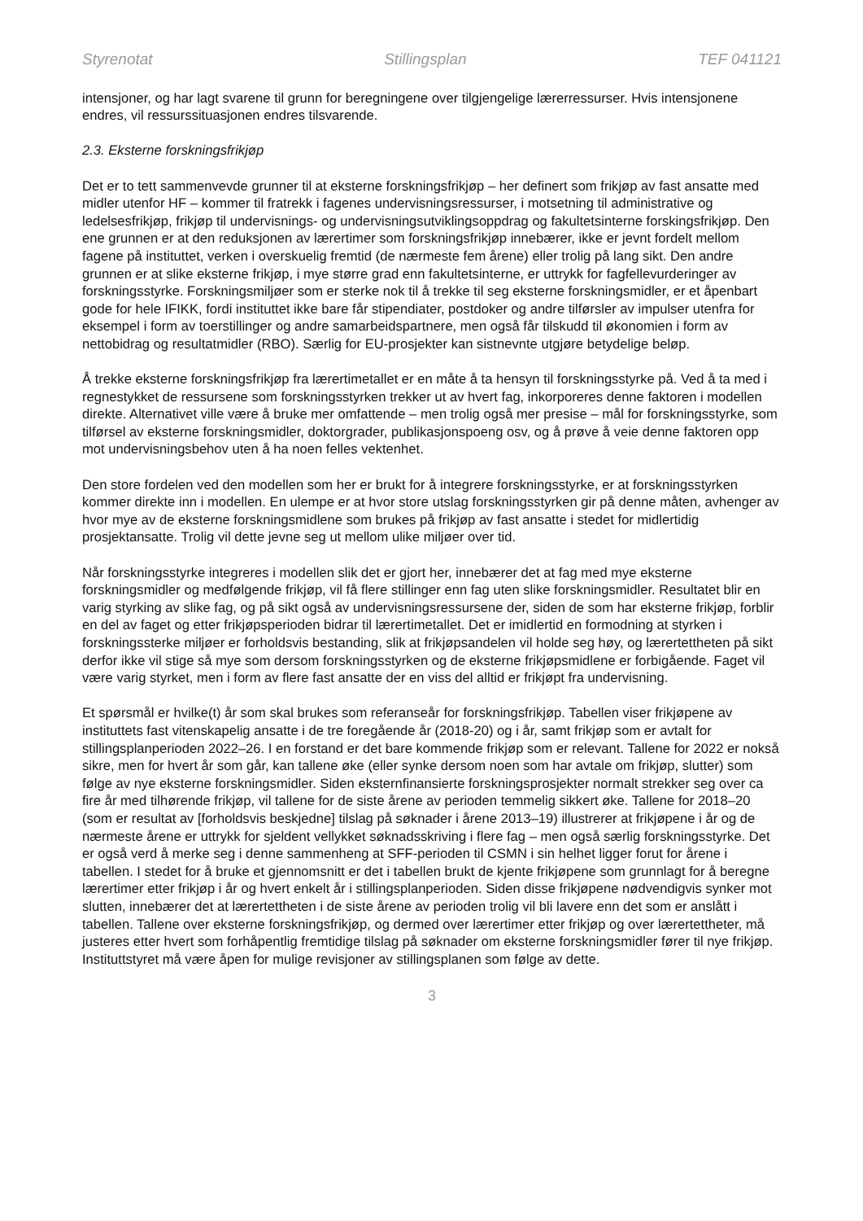Styrenotat Stillingsplan TEF 041121
intensjoner, og har lagt svarene til grunn for beregningene over tilgjengelige lærerressurser. Hvis intensjonene endres, vil ressurssituasjonen endres tilsvarende.
2.3. Eksterne forskningsfrikjøp
Det er to tett sammenvevde grunner til at eksterne forskningsfrikjøp – her definert som frikjøp av fast ansatte med midler utenfor HF – kommer til fratrekk i fagenes undervisningsressurser, i motsetning til administrative og ledelsesfrikjøp, frikjøp til undervisnings- og undervisningsutviklingsoppdrag og fakultetsinterne forskingsfrikjøp. Den ene grunnen er at den reduksjonen av lærertimer som forskningsfrikjøp innebærer, ikke er jevnt fordelt mellom fagene på instituttet, verken i overskuelig fremtid (de nærmeste fem årene) eller trolig på lang sikt. Den andre grunnen er at slike eksterne frikjøp, i mye større grad enn fakultetsinterne, er uttrykk for fagfellevurderinger av forskningsstyrke. Forskningsmiljøer som er sterke nok til å trekke til seg eksterne forskningsmidler, er et åpenbart gode for hele IFIKK, fordi instituttet ikke bare får stipendiater, postdoker og andre tilførsler av impulser utenfra for eksempel i form av toerstillinger og andre samarbeidspartnere, men også får tilskudd til økonomien i form av nettobidrag og resultatmidler (RBO). Særlig for EU-prosjekter kan sistnevnte utgjøre betydelige beløp.
Å trekke eksterne forskningsfrikjøp fra lærertimetallet er en måte å ta hensyn til forskningsstyrke på. Ved å ta med i regnestykket de ressursene som forskningsstyrken trekker ut av hvert fag, inkorporeres denne faktoren i modellen direkte. Alternativet ville være å bruke mer omfattende – men trolig også mer presise – mål for forskningsstyrke, som tilførsel av eksterne forskningsmidler, doktorgrader, publikasjonspoeng osv, og å prøve å veie denne faktoren opp mot undervisningsbehov uten å ha noen felles vektenhet.
Den store fordelen ved den modellen som her er brukt for å integrere forskningsstyrke, er at forskningsstyrken kommer direkte inn i modellen. En ulempe er at hvor store utslag forskningsstyrken gir på denne måten, avhenger av hvor mye av de eksterne forskningsmidlene som brukes på frikjøp av fast ansatte i stedet for midlertidig prosjektansatte. Trolig vil dette jevne seg ut mellom ulike miljøer over tid.
Når forskningsstyrke integreres i modellen slik det er gjort her, innebærer det at fag med mye eksterne forskningsmidler og medfølgende frikjøp, vil få flere stillinger enn fag uten slike forskningsmidler. Resultatet blir en varig styrking av slike fag, og på sikt også av undervisningsressursene der, siden de som har eksterne frikjøp, forblir en del av faget og etter frikjøpsperioden bidrar til lærertimetallet. Det er imidlertid en formodning at styrken i forskningssterke miljøer er forholdsvis bestanding, slik at frikjøpsandelen vil holde seg høy, og lærertettheten på sikt derfor ikke vil stige så mye som dersom forskningsstyrken og de eksterne frikjøpsmidlene er forbigående. Faget vil være varig styrket, men i form av flere fast ansatte der en viss del alltid er frikjøpt fra undervisning.
Et spørsmål er hvilke(t) år som skal brukes som referanseår for forskningsfrikjøp. Tabellen viser frikjøpene av instituttets fast vitenskapelig ansatte i de tre foregående år (2018-20) og i år, samt frikjøp som er avtalt for stillingsplanperioden 2022–26. I en forstand er det bare kommende frikjøp som er relevant. Tallene for 2022 er nokså sikre, men for hvert år som går, kan tallene øke (eller synke dersom noen som har avtale om frikjøp, slutter) som følge av nye eksterne forskningsmidler. Siden eksternfinansierte forskningsprosjekter normalt strekker seg over ca fire år med tilhørende frikjøp, vil tallene for de siste årene av perioden temmelig sikkert øke. Tallene for 2018–20 (som er resultat av [forholdsvis beskjedne] tilslag på søknader i årene 2013–19) illustrerer at frikjøpene i år og de nærmeste årene er uttrykk for sjeldent vellykket søknadsskriving i flere fag – men også særlig forskningsstyrke. Det er også verd å merke seg i denne sammenheng at SFF-perioden til CSMN i sin helhet ligger forut for årene i tabellen. I stedet for å bruke et gjennomsnitt er det i tabellen brukt de kjente frikjøpene som grunnlagt for å beregne lærertimer etter frikjøp i år og hvert enkelt år i stillingsplanperioden. Siden disse frikjøpene nødvendigvis synker mot slutten, innebærer det at lærertettheten i de siste årene av perioden trolig vil bli lavere enn det som er anslått i tabellen. Tallene over eksterne forskningsfrikjøp, og dermed over lærertimer etter frikjøp og over lærertettheter, må justeres etter hvert som forhåpentlig fremtidige tilslag på søknader om eksterne forskningsmidler fører til nye frikjøp. Instituttstyret må være åpen for mulige revisjoner av stillingsplanen som følge av dette.
3